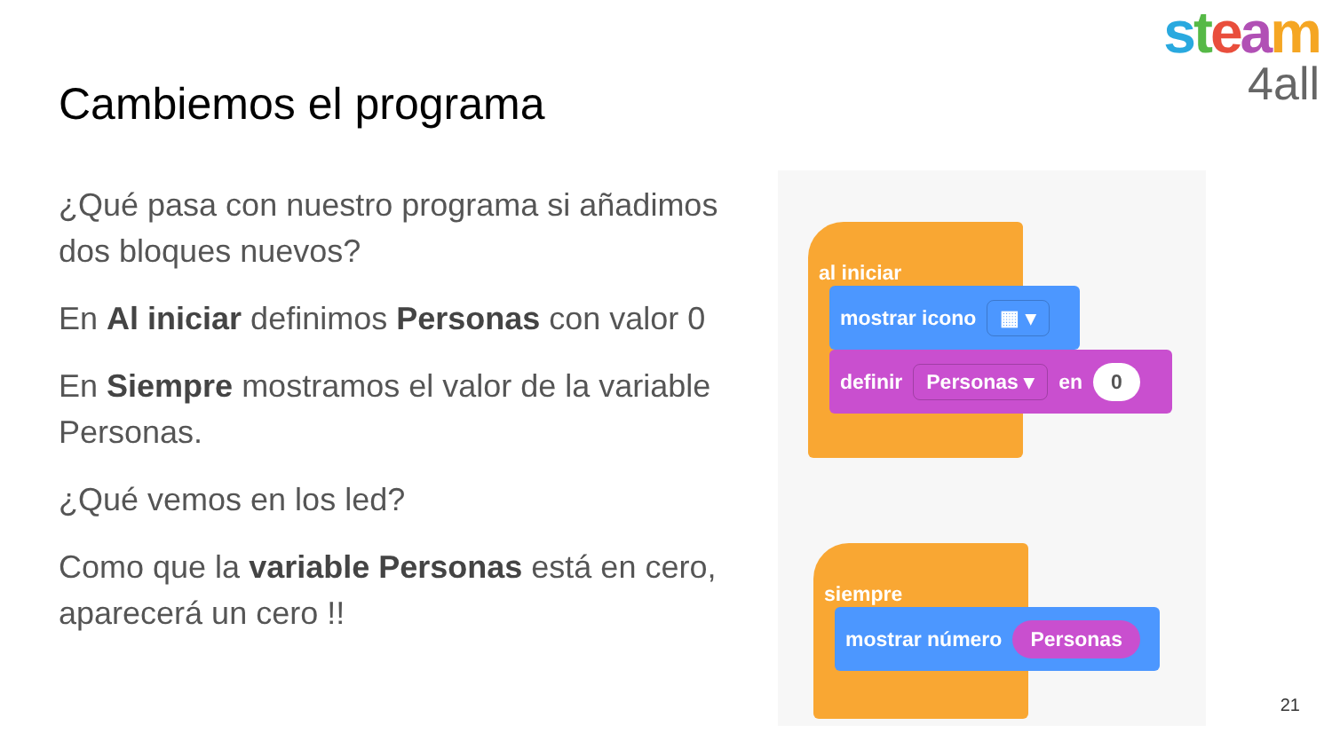steam
4all
Cambiemos el programa
¿Qué pasa con nuestro programa si añadimos dos bloques nuevos?
En Al iniciar definimos Personas con valor 0
En Siempre mostramos el valor de la variable Personas.
¿Qué vemos en los led?
Como que la variable Personas está en cero, aparecerá un cero !!
al iniciar
mostrar icono ▦ ▾
definir Personas ▾ en 0
siempre
mostrar número Personas
21